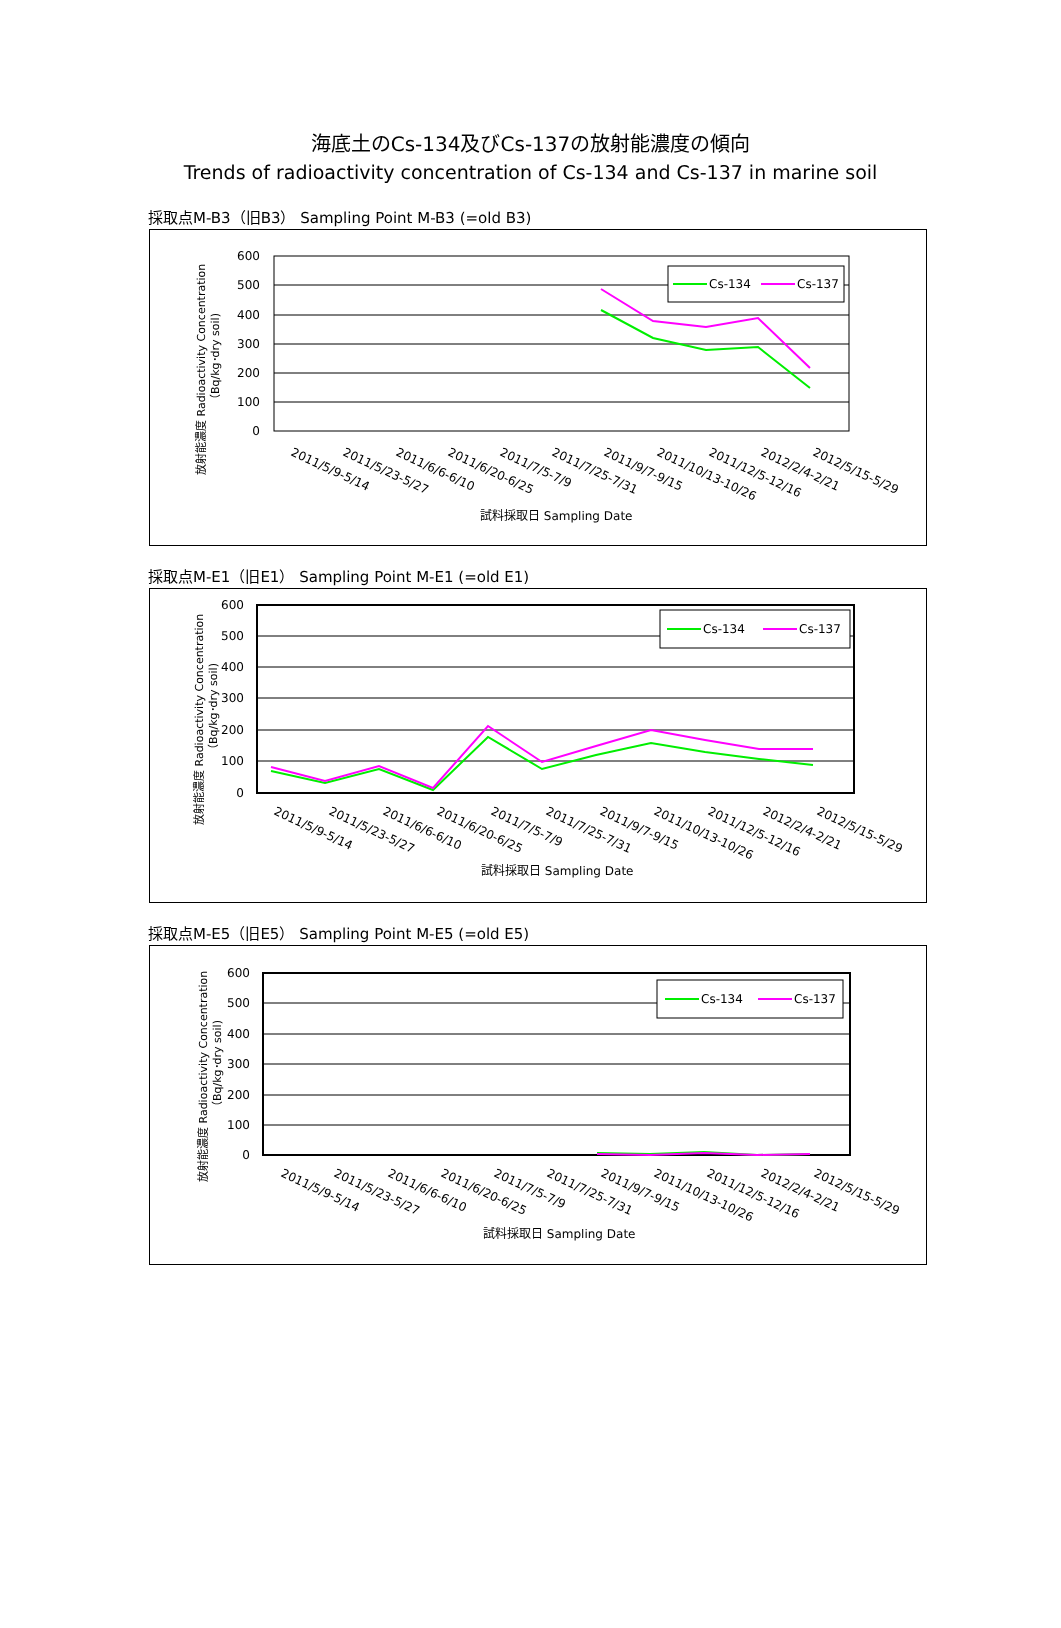海底土のCs-134及びCs-137の放射能濃度の傾向
Trends of radioactivity concentration of Cs-134 and Cs-137 in marine soil
採取点M-B3（旧B3） Sampling Point M-B3 (=old B3)
600
500
400
300
200
100
0
Cs-134
Cs-137
2011/5/9-5/14
2011/5/23-5/27
2011/6/6-6/10
2011/6/20-6/25
2011/7/5-7/9
2011/7/25-7/31
2011/9/7-9/15
2011/10/13-10/26
2011/12/5-12/16
2012/2/4-2/21
2012/5/15-5/29
試料採取日 Sampling Date
放射能濃度 Radioactivity Concentration
（Bq/kg･dry soil)
採取点M-E1（旧E1） Sampling Point M-E1 (=old E1)
600
500
400
300
200
100
0
Cs-134
Cs-137
2011/5/9-5/14
2011/5/23-5/27
2011/6/6-6/10
2011/6/20-6/25
2011/7/5-7/9
2011/7/25-7/31
2011/9/7-9/15
2011/10/13-10/26
2011/12/5-12/16
2012/2/4-2/21
2012/5/15-5/29
試料採取日 Sampling Date
放射能濃度 Radioactivity Concentration
（Bq/kg･dry soil)
採取点M-E5（旧E5） Sampling Point M-E5 (=old E5)
600
500
400
300
200
100
0
Cs-134
Cs-137
2011/5/9-5/14
2011/5/23-5/27
2011/6/6-6/10
2011/6/20-6/25
2011/7/5-7/9
2011/7/25-7/31
2011/9/7-9/15
2011/10/13-10/26
2011/12/5-12/16
2012/2/4-2/21
2012/5/15-5/29
試料採取日 Sampling Date
放射能濃度 Radioactivity Concentration
（Bq/kg･dry soil)